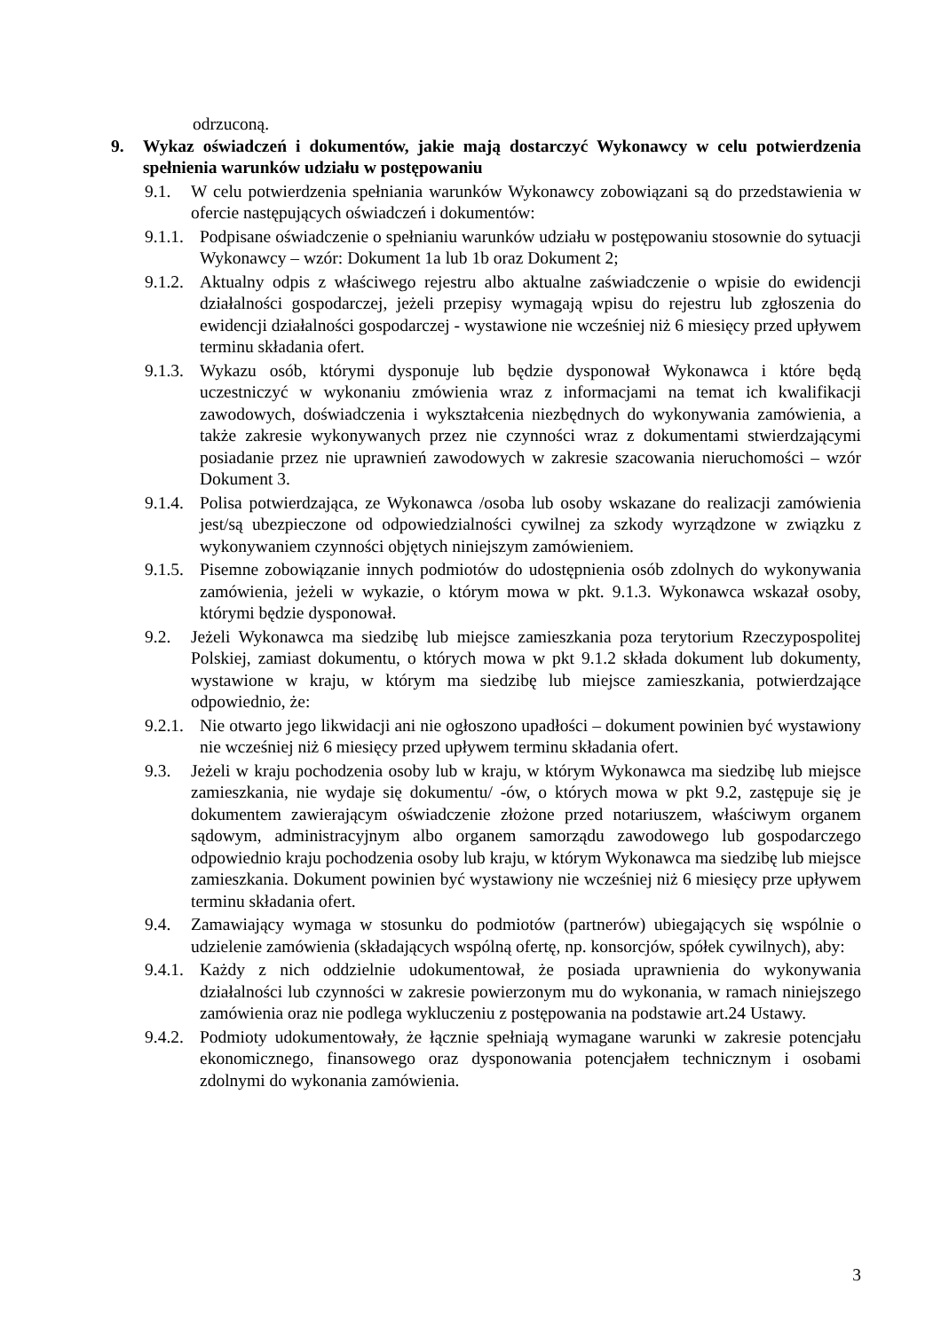odrzuconą.
9. Wykaz oświadczeń i dokumentów, jakie mają dostarczyć Wykonawcy w celu potwierdzenia spełnienia warunków udziału w postępowaniu
9.1. W celu potwierdzenia spełniania warunków Wykonawcy zobowiązani są do przedstawienia w ofercie następujących oświadczeń i dokumentów:
9.1.1. Podpisane oświadczenie o spełnianiu warunków udziału w postępowaniu stosownie do sytuacji Wykonawcy – wzór: Dokument 1a lub 1b oraz Dokument 2;
9.1.2. Aktualny odpis z właściwego rejestru albo aktualne zaświadczenie o wpisie do ewidencji działalności gospodarczej, jeżeli przepisy wymagają wpisu do rejestru lub zgłoszenia do ewidencji działalności gospodarczej - wystawione nie wcześniej niż 6 miesięcy przed upływem terminu składania ofert.
9.1.3. Wykazu osób, którymi dysponuje lub będzie dysponował Wykonawca i które będą uczestniczyć w wykonaniu zmówienia wraz z informacjami na temat ich kwalifikacji zawodowych, doświadczenia i wykształcenia niezbędnych do wykonywania zamówienia, a także zakresie wykonywanych przez nie czynności wraz z dokumentami stwierdzającymi posiadanie przez nie uprawnień zawodowych w zakresie szacowania nieruchomości – wzór Dokument 3.
9.1.4. Polisa potwierdzająca, ze Wykonawca /osoba lub osoby wskazane do realizacji zamówienia jest/są ubezpieczone od odpowiedzialności cywilnej za szkody wyrządzone w związku z wykonywaniem czynności objętych niniejszym zamówieniem.
9.1.5. Pisemne zobowiązanie innych podmiotów do udostępnienia osób zdolnych do wykonywania zamówienia, jeżeli w wykazie, o którym mowa w pkt. 9.1.3. Wykonawca wskazał osoby, którymi będzie dysponował.
9.2. Jeżeli Wykonawca ma siedzibę lub miejsce zamieszkania poza terytorium Rzeczypospolitej Polskiej, zamiast dokumentu, o których mowa w pkt 9.1.2 składa dokument lub dokumenty, wystawione w kraju, w którym ma siedzibę lub miejsce zamieszkania, potwierdzające odpowiednio, że:
9.2.1. Nie otwarto jego likwidacji ani nie ogłoszono upadłości – dokument powinien być wystawiony nie wcześniej niż 6 miesięcy przed upływem terminu składania ofert.
9.3. Jeżeli w kraju pochodzenia osoby lub w kraju, w którym Wykonawca ma siedzibę lub miejsce zamieszkania, nie wydaje się dokumentu/ -ów, o których mowa w pkt 9.2, zastępuje się je dokumentem zawierającym oświadczenie złożone przed notariuszem, właściwym organem sądowym, administracyjnym albo organem samorządu zawodowego lub gospodarczego odpowiednio kraju pochodzenia osoby lub kraju, w którym Wykonawca ma siedzibę lub miejsce zamieszkania. Dokument powinien być wystawiony nie wcześniej niż 6 miesięcy prze upływem terminu składania ofert.
9.4. Zamawiający wymaga w stosunku do podmiotów (partnerów) ubiegających się wspólnie o udzielenie zamówienia (składających wspólną ofertę, np. konsorcjów, spółek cywilnych), aby:
9.4.1. Każdy z nich oddzielnie udokumentował, że posiada uprawnienia do wykonywania działalności lub czynności w zakresie powierzonym mu do wykonania, w ramach niniejszego zamówienia oraz nie podlega wykluczeniu z postępowania na podstawie art.24 Ustawy.
9.4.2. Podmioty udokumentowały, że łącznie spełniają wymagane warunki w zakresie potencjału ekonomicznego, finansowego oraz dysponowania potencjałem technicznym i osobami zdolnymi do wykonania zamówienia.
3